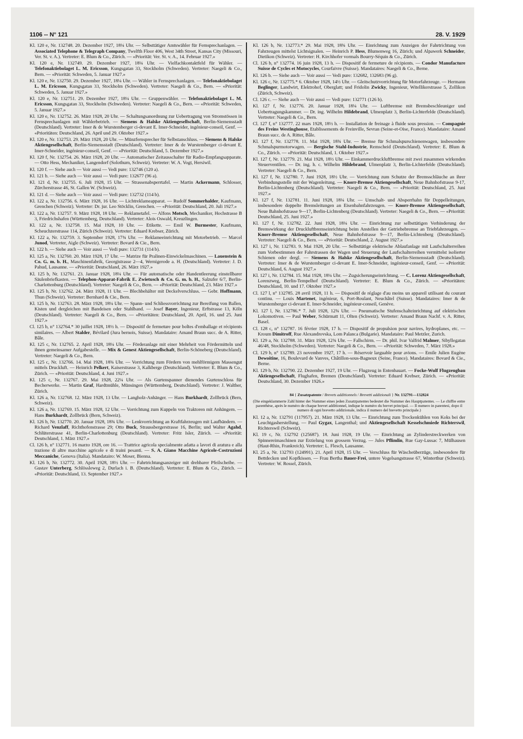1106 -- N° 121 28. V. 1929
Kl. 120 e, Nr. 132748. 20. Dezember 1927, 18¼ Uhr. — Selbsttätiger Amtswähler für Fernsprechanlagen. — Associated Telephone & Telegraph Company, Twelfth Floor 406, West 34th Street, Kansas City (Missouri, Ver. St. v. A.). Vertreter: E. Blum & Co., Zürich. — «Priorität: Ver. St. v. A., 14. Februar 1927.»
Kl. 120 e, Nr. 132749. 29. Dezember 1927, 18¼ Uhr. — Vielfachkontaktfeld für Wähler. — Telefonaktiebolaget L. M. Ericsson, Kungsgatan 33, Stockholm (Schweden). Vertreter: Naegeli & Co., Bern. — «Priorität: Schweden, 5. Januar 1927.»
Kl. 120 e, Nr. 132750. 29. Dezember 1927, 18¼ Uhr. — Wähler in Fernsprechanlagen. — Telefonaktiebolaget L. M. Ericsson, Kungsgatan 33, Stockholm (Schweden). Vertreter: Naegeli & Co., Bern. — «Priorität: Schweden, 5. Januar 1927.»
Kl. 120 e, Nr. 132751. 29. Dezember 1927, 18¼ Uhr. — Gruppenwähler. — Telefonaktiebolaget L. M. Ericsson, Kungsgatan 33, Stockholm (Schweden). Vertreter: Naegeli & Co., Bern. — «Priorität: Schweden, 5. Januar 1927.»
Kl. 120 e, Nr. 132752. 26. März 1928, 20 Uhr. — Schaltungsanordnung zur Uebertragung von Stromstössen in Fernsprechanlagen mit Wählerbetrieb. — Siemens & Halske Aktiengesellschaft, Berlin-Siemensstadt (Deutschland). Vertreter: Imer & de Wurstemberger ci-devant E. Imer-Schneider, ingénieur-conseil, Genf. — «Prioritäten: Deutschland, 26. April und 29. Oktober 1927.»
Kl. 120 e, Nr. 132753. 29. März 1928, 20 Uhr. — Münzfernsprecher für Selbstanschluss. — Siemens & Halske Aktiengesellschaft, Berlin-Siemensstadt (Deutschland). Vertreter: Imer & de Wurstemberger ci-devant E. Imer-Schneider, ingénieur-conseil, Genf. — «Priorität: Deutschland, 5. Dezember 1927.»
Kl. 120 f, Nr. 132754. 26. März 1928, 20 Uhr. — Automatischer Zeitausschalter für Radio-Empfangsapparate. — Otto Hess, Mechaniker, Langendorf (Solothurn, Schweiz). Vertreter: W. A. Vogt, Hersiwil.
Kl. 120 f. — Siehe auch — Voir aussi — Vedi pure: 132746 (120 a).
Kl. 121 b. — Siehe auch — Voir aussi — Vedi pure: 132677 (96 a).
Kl. 121 d, Nr. 132755. 6. Juli 1928, 15 Uhr. — Strassenabsperrtafel. — Martin Ackermann, Schlosser, Zürcherstrasse 46, St. Gallen W. (Schweiz).
Kl. 121 d. — Siehe auch — Voir aussi — Vedi pure: 132732 (114 b).
Kl. 122 a, Nr. 132756. 6. März 1928, 16 Uhr. — Lichtreklameapparat. — Rudolf Sommerhalder, Kaufmann, Grenchen (Schweiz). Vertreter: Dr. jur. Leo Stöcklin, Grenchen. — «Priorität: Deutschland, 20. Juli 1927.»
Kl. 122 a, Nr. 132757. 9. März 1928, 18 Uhr. — Reklametafel. — Alfons Motsch, Mechaniker, Hochstrasse B 3, Friedrichshafen (Württemberg, Deutschland). Vertreter: Alois Oswald, Kreuzlingen.
Kl. 122 a, Nr. 132758. 15. Mai 1928, 10 Uhr. — Etikette. — Emil W. Burmester, Kaufmann, Scheuchzerstrasse 114, Zürich (Schweiz). Vertreter: Eduard Krebser, Zürich.
Kl. 122 a, Nr. 132759. 3. September 1928, 17¾ Uhr. — Reklameeinrichtung mit Motorbetrieb. — Marcel Junod, Vertreter, Aigle (Schweiz). Vertreter: Bovard & Cie., Bern.
Kl. 122 b. — Siehe auch — Voir aussi — Vedi pure: 132731 (114 b).
Kl. 125 a, Nr. 132760. 20. März 1928, 17 Uhr. — Matrize für Pralinen-Einwickelmaschinen. — Lauenstein & Co. G. m. b. H., Maschinenfabrik, Georgistrasse 2—4, Wernigerode a. H. (Deutschland). Vertreter: J. D. Pahud, Lausanne. — «Priorität: Deutschland, 26. März 1927.»
Kl. 125 b, Nr. 132761. 23. Januar 1928, 18¼ Uhr. — Für automatische oder Handentleerung einstellbarer Säulenbriefkasten. — Telephon-Apparat-Fabrik E. Zwietusch & Co. G. m. b. H., Salzufer 6/7, Berlin-Charlottenburg (Deutschland). Vertreter: Naegeli & Co., Bern. — «Priorität: Deutschland, 23. März 1927.»
Kl. 125 b, Nr. 132762. 24. März 1928, 11 Uhr. — Blechbehälter mit Deckelverschluss. — Gebr. Hoffmann, Thun (Schweiz). Vertreter: Bernhard & Cie., Bern.
Kl. 125 b, Nr. 132763. 28. März 1928, 18¼ Uhr. — Spann- und Schliessvorrichtung zur Bereifung von Ballen, Kisten und dergleichen mit Bandeisen oder Stahlband. — Josef Bayer, Ingenieur, Erftstrasse 13, Köln (Deutschland). Vertreter: Naegeli & Co., Bern. — «Prioritäten: Deutschland, 20. April, 16. und 25. Juni 1927.»
Cl. 125 b, n° 132764.* 30 juillet 1928, 18½ h. — Dispositif de fermeture pour boîtes d'emballage et récipients similaires. — Albert Stalder, Bévilard (Jura bernois, Suisse). Mandataire: Amand Braun succ. de A. Ritter, Bâle.
Kl. 125 c, Nr. 132765. 2. April 1928, 18¼ Uhr. — Förderanlage mit einer Mehrheit von Fördermitteln und ihnen gemeinsamer Aufgabestelle. — Mix & Genest Aktiengesellschaft, Berlin-Schöneberg (Deutschland). Vertreter: Naegeli & Co., Bern.
Kl. 125 c, Nr. 132766. 14. Mai 1928, 18¾ Uhr. — Vorrichtung zum Fördern von mehlförmigem Massengut mittels Druckluft. — Heinrich Pelkert, Kaiserstrasse 3, Kalkberge (Deutschland). Vertreter: E. Blum & Co., Zürich. — «Priorität: Deutschland, 4. Juni 1927.»
Kl. 125 c, Nr. 132767. 29. Mai 1928, 22¼ Uhr. — Als Gurtenspanner dienendes Gurtenschloss für Becherwerke. — Martin Graf, Hardtmühle, Münsingen (Württemberg, Deutschland). Vertreter: J. Walther, Zürich.
Kl. 126 a, Nr. 132768. 12. März 1928, 13 Uhr. — Langholz-Anhänger. — Hans Burkhardt, Zollbrück (Bern, Schweiz).
Kl. 126 a, Nr. 132769. 15. März 1928, 12 Uhr. — Vorrichtung zum Kuppeln von Traktoren mit Anhängern. — Hans Burkhardt, Zollbrück (Bern, Schweiz).
Kl. 126 b, Nr. 132770. 20. Januar 1928, 18¾ Uhr. — Lenkvorrichtung an Kraftfahrzeugen mit Laufbändern. — Richard Venzlaff, Richthofenstrasse 29; Otto Buck, Straussbergerstrasse 16, Berlin; und Walter Agahd, Schlüterstrasse 41, Berlin-Charlottenburg (Deutschland). Vertreter: Fritz Isler, Zürich. — «Priorität: Deutschland, 1. März 1927.»
Cl. 126 b, n° 132771. 16 marzo 1928, ore 16. — Trattrice agricola specialmente adatta a lavori di aratura e alla trazione di altre macchine agricole e di traini pesanti. — S. A. Giano Macchine Agricole-Costruzioni Meccaniche, Genova (Italia). Mandatairo: W. Moser, Bienna.
Kl. 126 b, Nr. 132772. 30. April 1928, 18½ Uhr. — Fahrtrichtungsanzeiger mit drehbarer Pfeilscheibe. — Gustav Unterberg, Schlössleweg 2, Durlach i. B. (Deutschland). Vertreter: E. Blum & Co., Zürich. — «Priorität: Deutschland, 13. September 1927.»
Kl. 126 b, Nr. 132773.* 29. Mai 1928, 18¾ Uhr. — Einrichtung zum Anzeigen der Fahrtrichtung von Fahrzeugen mittelst Lichtsignalen. — Heinrich P. Hess, Blumenweg 16, Zürich; und Alpawerk Schneider, Dietikon (Schweiz). Vertreter: H. Kirchhofer vormals Bourry-Séquin & Co., Zürich.
Cl. 126 b, n° 132774. 16 juin 1928, 13 h. — Dispositif de fermeture de récipients. — Condor Manufacture Suisse de Cycles et Motocycles, Courfaivre (Suisse). Mandataires: Naegeli & Co., Berne.
Kl. 126 b. — Siehe auch — Voir aussi — Vedi pure: 132682, 132683 (96 g).
Kl. 126 c, Nr. 132775.* 6. Oktober 1928, 14½ Uhr. — Gleitschutzvorrichtung für Motorfahrzeuge. — Hermann Beglinger, Landwirt, Elektrohof, Oberglatt; und Fridolin Zwicky, Ingenieur, Witellikerstrasse 5, Zollikon (Zürich, Schweiz).
Cl. 126 c. — Siehe auch — Voir aussi — Vedi pure: 132771 (126 b).
Kl. 127 f, Nr. 132776. 20. Januar 1928, 18¼ Uhr. — Luftbremse mit Bremsbeschleuniger und Uebertragungskammer. — Dr. ing. Wilhelm Hildebrand, Ulmenplatz 3, Berlin-Lichterfelde (Deutschland). Vertreter: Naegeli & Co., Bern.
Cl. 127 f, n° 132777. 22 mars 1928, 18½ h. — Installation de freinage à fluide sous pression. — Compagnie des Freins Westinghouse, Etablissements de Freinville, Sevran (Seine-et-Oise, France). Mandataire: Amand Braun succ. de A. Ritter, Bâle.
Kl. 127 f, Nr. 132778. 11. Mai 1928, 18¾ Uhr. — Bremse für Schmalspurschienenwagen, insbesondere Schmalspurmotorwagen. — Bergische Stahl-Industrie, Remscheid (Deutschland). Vertreter: E. Blum & Co., Zürich. — «Priorität: Deutschland, 1. Oktober 1927.»
Kl. 127 f, Nr. 132779. 21. Mai 1928, 18½ Uhr. — Einkammerdruckluftbremse mit zwei zusammen wirkenden Steuerventilen. — Dr. ing. h. c. Wilhelm Hildebrand, Ulmenplatz 3, Berlin-Lichterfelde (Deutschland). Vertreter: Naegeli & Co., Bern.
Kl. 127 f, Nr. 132780. 7. Juni 1928, 18½ Uhr. — Vorrichtung zum Schutze der Bremsschläuche an ihrer Verbindungsstelle mit der Wagenleitung. — Knorr-Bremse Aktiengesellschaft, Neue Bahnhofstrasse 9-17, Berlin-Lichtenberg (Deutschland). Vertreter: Naegeli & Co., Bern. — «Priorität: Deutschland, 25. Juni 1927.»
Kl. 127 f, Nr. 132781. 11. Juni 1928, 18¼ Uhr. — Umschalt- und Absperrhahn für Doppelleitungen, insbesondere doppelte Bremsleitungen an Eisenbahnfahrzeugen. — Knorr-Bremse Aktiengesellschaft, Neue Bahnhofstrasse 9—17, Berlin-Lichtenberg (Deutschland). Vertreter: Naegeli & Co., Bern. — «Priorität: Deutschland, 25. Juni 1927.»
Kl. 127 f, Nr. 132782. 22. Juni 1928, 18¼ Uhr. — Einrichtung zur selbsttätigen Verhinderung der Bremswirkung der Druckluftbremseinrichtung beim Anstellen der Getriebebremse an Triebfahrzeugen. — Knorr-Bremse Aktiengesellschaft, Neue Bahnhofstrasse 9—17, Berlin-Lichtenberg (Deutschland). Vertreter: Naegeli & Co., Bern. — «Priorität: Deutschland, 2. August 1927.»
Kl. 127 i, Nr. 132783. 9. Mai 1928, 20 Uhr. — Selbsttätige elektrische Ablaufanlage mit Laufschalterreihen zum Vorbestimmen der Fahrstrassen der Wagen und Steuerung der Laufschalterreihen vermittelst isolierter Schienen oder dergl. — Siemens & Halske Aktiengesellschaft, Berlin-Siemensstadt (Deutschland). Vertreter: Imer & de Wurstemberger ci-devant E. Imer-Schneider, ingénieur-conseil, Genf. — «Priorität: Deutschland, 6. August 1927.»
Kl. 127 i, Nr. 132784. 15. Mai 1928, 18¼ Uhr. — Zugsicherungseinrichtung. — C. Lorenz Aktiengesellschaft, Lorenzweg, Berlin-Tempelhof (Deutschland). Vertreter: E. Blum & Co., Zürich. — «Prioritäten: Deutschland, 10. und 17. Oktober 1927.»
Cl. 127 l, n° 132785. 28 avril 1928, 11 h. — Dispositif de réglage d'au moins un appareil utilisant du courant continu. — Louis Martenet, ingénieur, 6, Port-Roulant, Neuchâtel (Suisse). Mandataires: Imer & de Wurstemberger ci-devant E. Imer-Schneider, ingénieur-conseil, Genève.
Kl. 127 l, Nr. 132786.* 7. Juli 1928, 12¾ Uhr. — Pneumatische Stufenschalteinrichtung auf elektrischen Lokomotiven. — Paul Weber, Schürmatt 11, Olten (Schweiz). Vertreter: Amand Braun Nachf. v. A. Ritter, Basel.
Cl. 128 c, n° 132787. 16 février 1928, 17 h. — Dispositif de propulsion pour navires, hydroplanes, etc. — Kroum Dimitroff, Rue Alexandrovska, Lom Palanca (Bulgarie). Mandataire: Paul Metzler, Zurich.
Kl. 129 a, Nr. 132788. 31. März 1928, 12¾ Uhr. — Fallschirm. — Dr. phil. Ivar Valfrid Malmer, Sibyllegatan 46/48, Stockholm (Schweden). Vertreter: Naegeli & Co., Bern. — «Priorität: Schweden, 7. März 1928.»
Cl. 129 b, n° 132789. 23 novembre 1927, 17 h. — Réservoir larguable pour avions. — Emile Julien Eugène Dewoitine, 16, Boulevard de Vanves, Châtillon-sous-Bagneux (Seine, France). Mandataires: Bovard & Cie., Berne.
Kl. 129 b, Nr. 132790. 22. Dezember 1927, 19 Uhr. — Flugzeug in Entenbauart. — Focke-Wulf Flugzeugbau Aktiengesellschaft, Flughafen, Bremen (Deutschland). Vertreter: Eduard Krebser, Zürich. — «Priorität: Deutschland, 30. Dezember 1926.»
84 { Zusatzpatente / Brevets additionnels / Brevetti addizionali } Nr. 132791—132824
(Die eingeklammerte Zahl hinter der Nummer eines jeden Zusatzpatentes bedeutet die Nummer des Hauptpatentes. — Le chiffre entre parenthèse, après le numéro de chaque brevet additionnel, indique le numéro du brevet principal. — Il numero in parentesi, dopo il numero di ogni brevetto addizionale, indica il numero del brevetto principale.)
Kl. 12 a, Nr. 132791 (117957). 21. März 1928, 13 Uhr. — Einrichtung zum Trockenkühlen von Koks bei der Leuchtgasherstellung. — Paul Gygax, Langenthal; und Aktiengesellschaft Kesselschmiede Richterswil, Richterswil (Schweiz).
Kl. 19 c, Nr. 132792 (125687). 18. Juni 1928, 19 Uhr. — Einrichtung an Zylinderstreckwerken von Spinnereimaschinen zur Erzielung von grossem Verzug. — Jules Pflimlin, Rue Gay-Lussac 7, Mülhausen (Haut-Rhin, Frankreich). Vertreter: L. Flesch, Lausanne.
Kl. 25 a, Nr. 132793 (124991). 21. April 1928, 15 Uhr. — Verschluss für Wäscheüberzüge, insbesondere für Bettdecken und Kopfkissen. — Frau Bertha Bauer-Frei, untere Vogelsangstrasse 67, Winterthur (Schweiz). Vertreter: W. Rossel, Zürich.